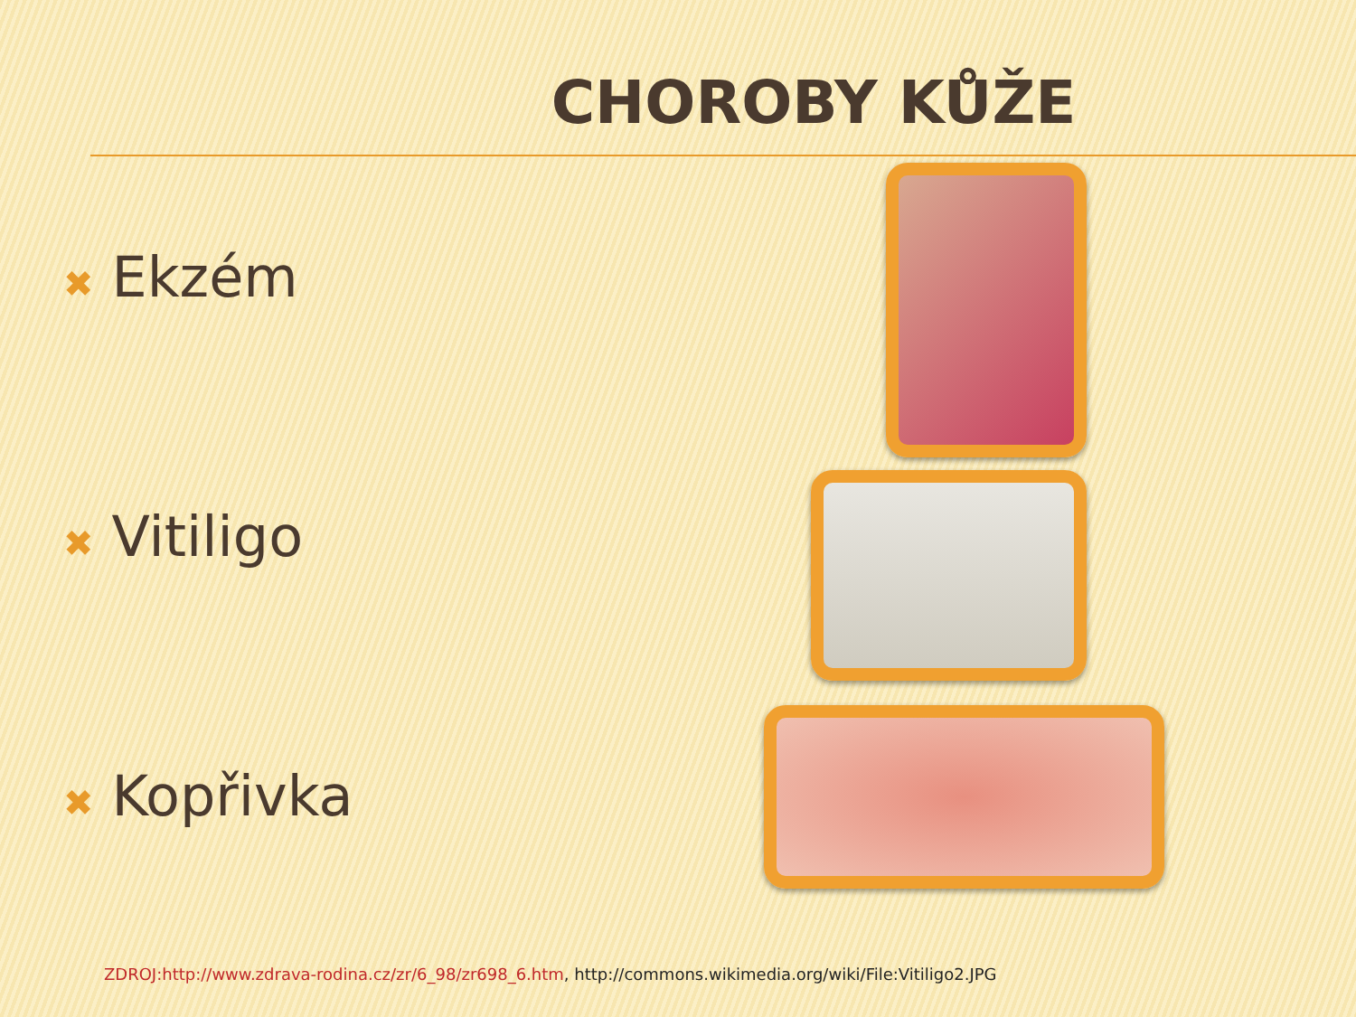CHOROBY KŮŽE
✖ Ekzém
✖ Vitiligo
✖ Kopřivka
ZDROJ:http://www.zdrava-rodina.cz/zr/6_98/zr698_6.htm, http://commons.wikimedia.org/wiki/File:Vitiligo2.JPG